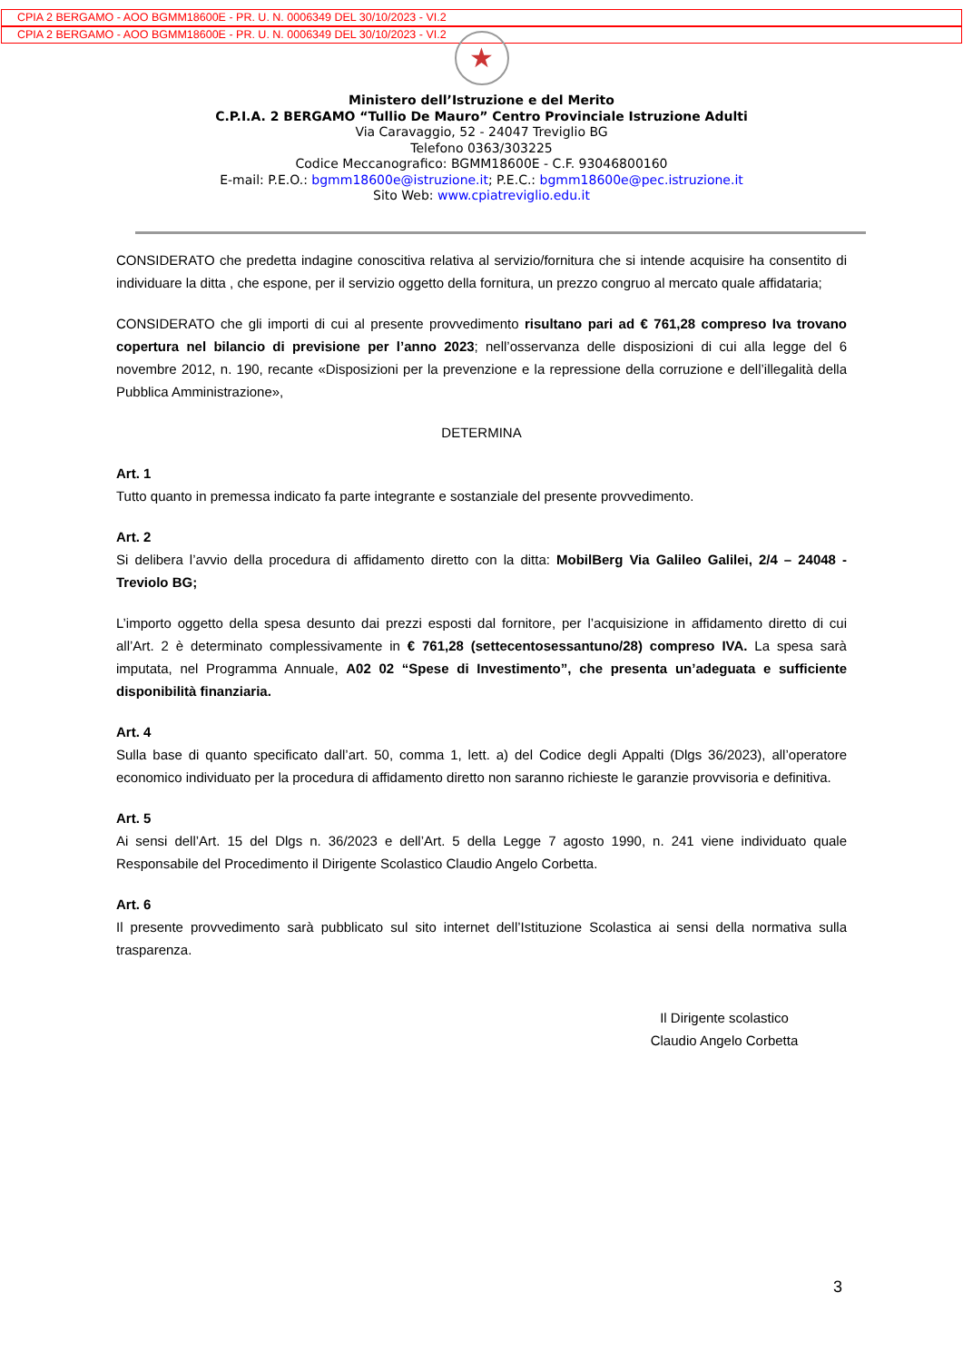CPIA 2 BERGAMO - AOO BGMM18600E - PR. U. N. 0006349 DEL 30/10/2023 - VI.2
CPIA 2 BERGAMO - AOO BGMM18600E - PR. U. N. 0006349 DEL 30/10/2023 - VI.2
★
Ministero dell’Istruzione e del Merito
C.P.I.A. 2 BERGAMO “Tullio De Mauro” Centro Provinciale Istruzione Adulti
Via Caravaggio, 52 - 24047 Treviglio BG
Telefono 0363/303225
Codice Meccanografico: BGMM18600E - C.F. 93046800160
E-mail: P.E.O.: bgmm18600e@istruzione.it; P.E.C.: bgmm18600e@pec.istruzione.it
Sito Web: www.cpiatreviglio.edu.it
CONSIDERATO che predetta indagine conoscitiva relativa al servizio/fornitura che si intende acquisire ha consentito di individuare la ditta , che espone, per il servizio oggetto della fornitura, un prezzo congruo al mercato quale affidataria;
CONSIDERATO che gli importi di cui al presente provvedimento risultano pari ad € 761,28 compreso Iva trovano copertura nel bilancio di previsione per l’anno 2023; nell’osservanza delle disposizioni di cui alla legge del 6 novembre 2012, n. 190, recante «Disposizioni per la prevenzione e la repressione della corruzione e dell’illegalità della Pubblica Amministrazione»,
DETERMINA
Art. 1
Tutto quanto in premessa indicato fa parte integrante e sostanziale del presente provvedimento.
Art. 2
Si delibera l’avvio della procedura di affidamento diretto con la ditta: MobilBerg Via Galileo Galilei, 2/4 – 24048 - Treviolo BG;
L’importo oggetto della spesa desunto dai prezzi esposti dal fornitore, per l’acquisizione in affidamento diretto di cui all’Art. 2 è determinato complessivamente in € 761,28 (settecentosessantuno/28) compreso IVA. La spesa sarà imputata, nel Programma Annuale, A02 02 “Spese di Investimento”, che presenta un’adeguata e sufficiente disponibilità finanziaria.
Art. 4
Sulla base di quanto specificato dall’art. 50, comma 1, lett. a) del Codice degli Appalti (Dlgs 36/2023), all’operatore economico individuato per la procedura di affidamento diretto non saranno richieste le garanzie provvisoria e definitiva.
Art. 5
Ai sensi dell’Art. 15 del Dlgs n. 36/2023 e dell’Art. 5 della Legge 7 agosto 1990, n. 241 viene individuato quale Responsabile del Procedimento il Dirigente Scolastico Claudio Angelo Corbetta.
Art. 6
Il presente provvedimento sarà pubblicato sul sito internet dell’Istituzione Scolastica ai sensi della normativa sulla trasparenza.
Il Dirigente scolastico
Claudio Angelo Corbetta
3